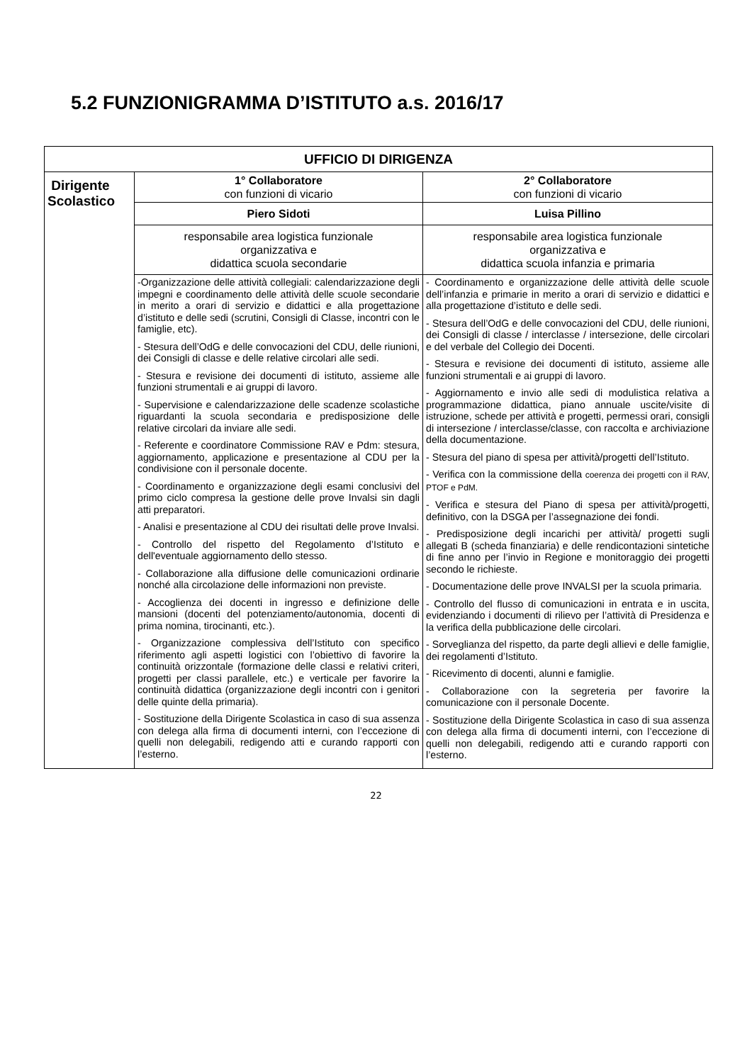5.2 FUNZIONIGRAMMA D’ISTITUTO a.s. 2016/17
| UFFICIO DI DIRIGENZA | | |
| Dirigente Scolastico | 1° Collaboratore con funzioni di vicario | 2° Collaboratore con funzioni di vicario |
| | Piero Sidoti | Luisa Pillino |
| | responsabile area logistica funzionale organizzativa e didattica scuola secondarie | responsabile area logistica funzionale organizzativa e didattica scuola infanzia e primaria |
| | -Organizzazione delle attività collegiali: calendarizzazione degli impegni e coordinamento delle attività delle scuole secondarie in merito a orari di servizio e didattici e alla progettazione d’istituto e delle sedi (scrutini, Consigli di Classe, incontri con le famiglie, etc). - Stesura dell’OdG e delle convocazioni del CDU, delle riunioni, dei Consigli di classe e delle relative circolari alle sedi. - Stesura e revisione dei documenti di istituto, assieme alle funzioni strumentali e ai gruppi di lavoro. - Supervisione e calendarizzazione delle scadenze scolastiche riguardanti la scuola secondaria e predisposizione delle relative circolari da inviare alle sedi. - Referente e coordinatore Commissione RAV e Pdm: stesura, aggiornamento, applicazione e presentazione al CDU per la condivisione con il personale docente. - Coordinamento e organizzazione degli esami conclusivi del primo ciclo compresa la gestione delle prove Invalsi sin dagli atti preparatori. - Analisi e presentazione al CDU dei risultati delle prove Invalsi. - Controllo del rispetto del Regolamento d’Istituto e dell'eventuale aggiornamento dello stesso. - Collaborazione alla diffusione delle comunicazioni ordinarie nonché alla circolazione delle informazioni non previste. - Accoglienza dei docenti in ingresso e definizione delle mansioni (docenti del potenziamento/autonomia, docenti di prima nomina, tirocinanti, etc.). - Organizzazione complessiva dell’Istituto con specifico riferimento agli aspetti logistici con l’obiettivo di favorire la continuità orizzontale (formazione delle classi e relativi criteri, progetti per classi parallele, etc.) e verticale per favorire la continuità didattica (organizzazione degli incontri con i genitori delle quinte della primaria). - Sostituzione della Dirigente Scolastica in caso di sua assenza con delega alla firma di documenti interni, con l’eccezione di quelli non delegabili, redigendo atti e curando rapporti con l’esterno. | - Coordinamento e organizzazione delle attività delle scuole dell’infanzia e primarie in merito a orari di servizio e didattici e alla progettazione d’istituto e delle sedi. - Stesura dell’OdG e delle convocazioni del CDU, delle riunioni, dei Consigli di classe / interclasse / intersezione, delle circolari e del verbale del Collegio dei Docenti. - Stesura e revisione dei documenti di istituto, assieme alle funzioni strumentali e ai gruppi di lavoro. - Aggiornamento e invio alle sedi di modulistica relativa a programmazione didattica, piano annuale uscite/visite di istruzione, schede per attività e progetti, permessi orari, consigli di intersezione / interclasse/classe, con raccolta e archiviazione della documentazione. - Stesura del piano di spesa per attività/progetti dell’Istituto. - Verifica con la commissione della coerenza dei progetti con il RAV, PTOF e PdM. - Verifica e stesura del Piano di spesa per attività/progetti, definitivo, con la DSGA per l’assegnazione dei fondi. - Predisposizione degli incarichi per attività/ progetti sugli allegati B (scheda finanziaria) e delle rendicontazioni sintetiche di fine anno per l’invio in Regione e monitoraggio dei progetti secondo le richieste. - Documentazione delle prove INVALSI per la scuola primaria. - Controllo del flusso di comunicazioni in entrata e in uscita, evidenziando i documenti di rilievo per l’attività di Presidenza e la verifica della pubblicazione delle circolari. - Sorveglianza del rispetto, da parte degli allievi e delle famiglie, dei regolamenti d’Istituto. - Ricevimento di docenti, alunni e famiglie. - Collaborazione con la segreteria per favorire la comunicazione con il personale Docente. - Sostituzione della Dirigente Scolastica in caso di sua assenza con delega alla firma di documenti interni, con l’eccezione di quelli non delegabili, redigendo atti e curando rapporti con l’esterno. |
22